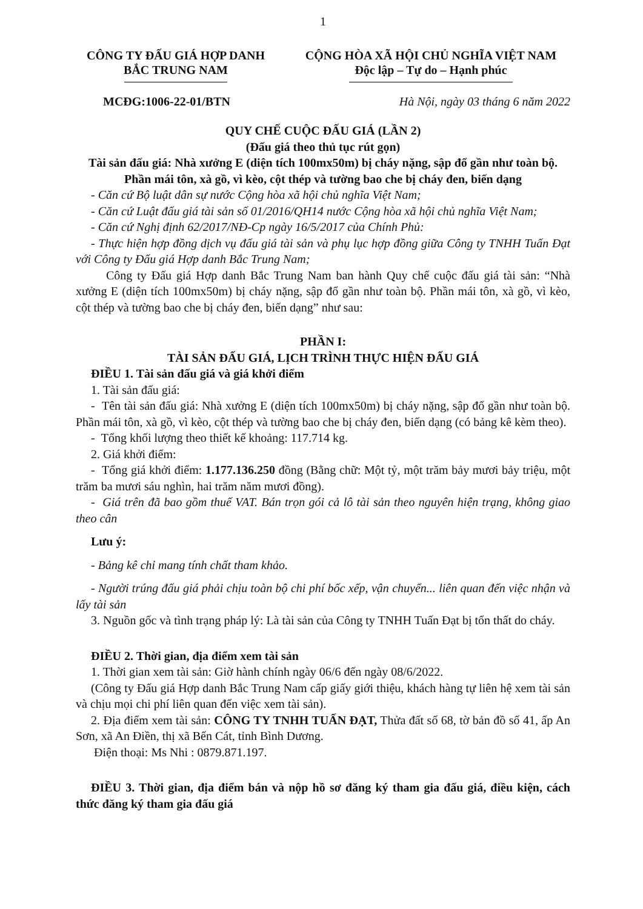1
CÔNG TY ĐẤU GIÁ HỢP DANH
BẮC TRUNG NAM
CỘNG HÒA XÃ HỘI CHỦ NGHĨA VIỆT NAM
Độc lập – Tự do – Hạnh phúc
MCĐG:1006-22-01/BTN Hà Nội, ngày 03 tháng 6 năm 2022
QUY CHẾ CUỘC ĐẤU GIÁ (LẦN 2)
(Đấu giá theo thủ tục rút gọn)
Tài sản đấu giá: Nhà xưởng E (diện tích 100mx50m) bị cháy nặng, sập đổ gần như toàn bộ. Phần mái tôn, xà gồ, vì kèo, cột thép và tường bao che bị cháy đen, biến dạng
- Căn cứ Bộ luật dân sự nước Cộng hòa xã hội chủ nghĩa Việt Nam;
- Căn cứ Luật đấu giá tài sản số 01/2016/QH14 nước Cộng hòa xã hội chủ nghĩa Việt Nam;
- Căn cứ Nghị định 62/2017/NĐ-Cp ngày 16/5/2017 của Chính Phủ:
- Thực hiện hợp đồng dịch vụ đấu giá tài sản và phụ lục hợp đồng giữa Công ty TNHH Tuấn Đạt với Công ty Đấu giá Hợp danh Bắc Trung Nam;
Công ty Đấu giá Hợp danh Bắc Trung Nam ban hành Quy chế cuộc đấu giá tài sản: “Nhà xưởng E (diện tích 100mx50m) bị cháy nặng, sập đổ gần như toàn bộ. Phần mái tôn, xà gồ, vì kèo, cột thép và tường bao che bị cháy đen, biến dạng” như sau:
PHẦN I:
TÀI SẢN ĐẤU GIÁ, LỊCH TRÌNH THỰC HIỆN ĐẤU GIÁ
ĐIỀU 1. Tài sản đấu giá và giá khởi điểm
1. Tài sản đấu giá:
- Tên tài sản đấu giá: Nhà xưởng E (diện tích 100mx50m) bị cháy nặng, sập đổ gần như toàn bộ. Phần mái tôn, xà gồ, vì kèo, cột thép và tường bao che bị cháy đen, biến dạng (có bảng kê kèm theo).
- Tổng khối lượng theo thiết kế khoảng: 117.714 kg.
2. Giá khởi điểm:
- Tổng giá khởi điểm: 1.177.136.250 đồng (Bằng chữ: Một tỷ, một trăm bảy mươi bảy triệu, một trăm ba mươi sáu nghìn, hai trăm năm mươi đồng).
- Giá trên đã bao gồm thuế VAT. Bán trọn gói cả lô tài sản theo nguyên hiện trạng, không giao theo cân
Lưu ý:
- Bảng kê chỉ mang tính chất tham khảo.
- Người trúng đấu giá phải chịu toàn bộ chi phí bốc xếp, vận chuyển... liên quan đến việc nhận và lấy tài sản
3. Nguồn gốc và tình trạng pháp lý: Là tài sản của Công ty TNHH Tuấn Đạt bị tổn thất do cháy.
ĐIỀU 2. Thời gian, địa điểm xem tài sản
1. Thời gian xem tài sản: Giờ hành chính ngày 06/6 đến ngày 08/6/2022.
(Công ty Đấu giá Hợp danh Bắc Trung Nam cấp giấy giới thiệu, khách hàng tự liên hệ xem tài sản và chịu mọi chi phí liên quan đến việc xem tài sản).
2. Địa điểm xem tài sản: CÔNG TY TNHH TUẤN ĐẠT, Thửa đất số 68, tờ bản đồ số 41, ấp An Sơn, xã An Điền, thị xã Bến Cát, tỉnh Bình Dương.
Điện thoại: Ms Nhi : 0879.871.197.
ĐIỀU 3. Thời gian, địa điểm bán và nộp hồ sơ đăng ký tham gia đấu giá, điều kiện, cách thức đăng ký tham gia đấu giá